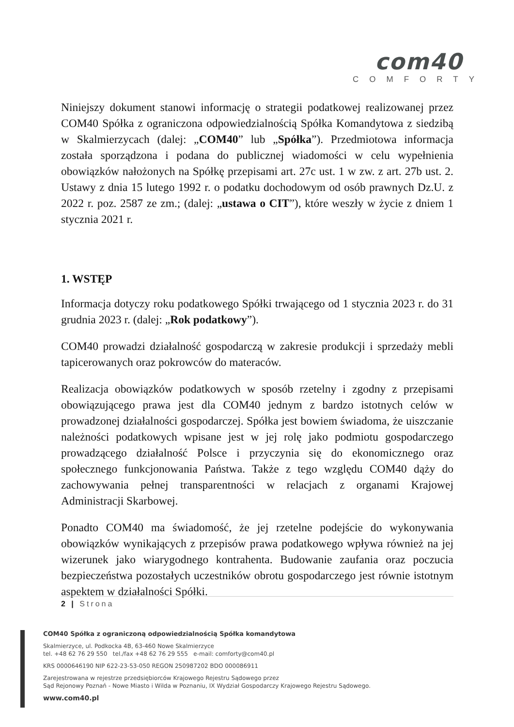com40
COMFORTY
Niniejszy dokument stanowi informację o strategii podatkowej realizowanej przez COM40 Spółka z ograniczona odpowiedzialnością Spółka Komandytowa z siedzibą w Skalmierzycach (dalej: „COM40” lub „Spółka”). Przedmiotowa informacja została sporządzona i podana do publicznej wiadomości w celu wypełnienia obowiązków nałożonych na Spółkę przepisami art. 27c ust. 1 w zw. z art. 27b ust. 2. Ustawy z dnia 15 lutego 1992 r. o podatku dochodowym od osób prawnych Dz.U. z 2022 r. poz. 2587 ze zm.; (dalej: „ustawa o CIT”), które weszły w życie z dniem 1 stycznia 2021 r.
1. WSTĘP
Informacja dotyczy roku podatkowego Spółki trwającego od 1 stycznia 2023 r. do 31 grudnia 2023 r. (dalej: „Rok podatkowy”).
COM40 prowadzi działalność gospodarczą w zakresie produkcji i sprzedaży mebli tapicerowanych oraz pokrowców do materaców.
Realizacja obowiązków podatkowych w sposób rzetelny i zgodny z przepisami obowiązującego prawa jest dla COM40 jednym z bardzo istotnych celów w prowadzonej działalności gospodarczej. Spółka jest bowiem świadoma, że uiszczanie należności podatkowych wpisane jest w jej rolę jako podmiotu gospodarczego prowadzącego działalność Polsce i przyczynia się do ekonomicznego oraz społecznego funkcjonowania Państwa. Także z tego względu COM40 dąży do zachowywania pełnej transparentności w relacjach z organami Krajowej Administracji Skarbowej.
Ponadto COM40 ma świadomość, że jej rzetelne podejście do wykonywania obowiązków wynikających z przepisów prawa podatkowego wpływa również na jej wizerunek jako wiarygodnego kontrahenta. Budowanie zaufania oraz poczucia bezpieczeństwa pozostałych uczestników obrotu gospodarczego jest równie istotnym aspektem w działalności Spółki.
2 | Strona
COM40 Spółka z ograniczoną odpowiedzialnością Spółka komandytowa
Skalmierzyce, ul. Podkocka 4B, 63-460 Nowe Skalmierzyce
tel. +48 62 76 29 550 tel./fax +48 62 76 29 555 e-mail: comforty@com40.pl
KRS 0000646190 NIP 622-23-53-050 REGON 250987202 BDO 000086911
Zarejestrowana w rejestrze przedsiębiorców Krajowego Rejestru Sądowego przez
Sąd Rejonowy Poznań - Nowe Miasto i Wilda w Poznaniu, IX Wydział Gospodarczy Krajowego Rejestru Sądowego.
www.com40.pl